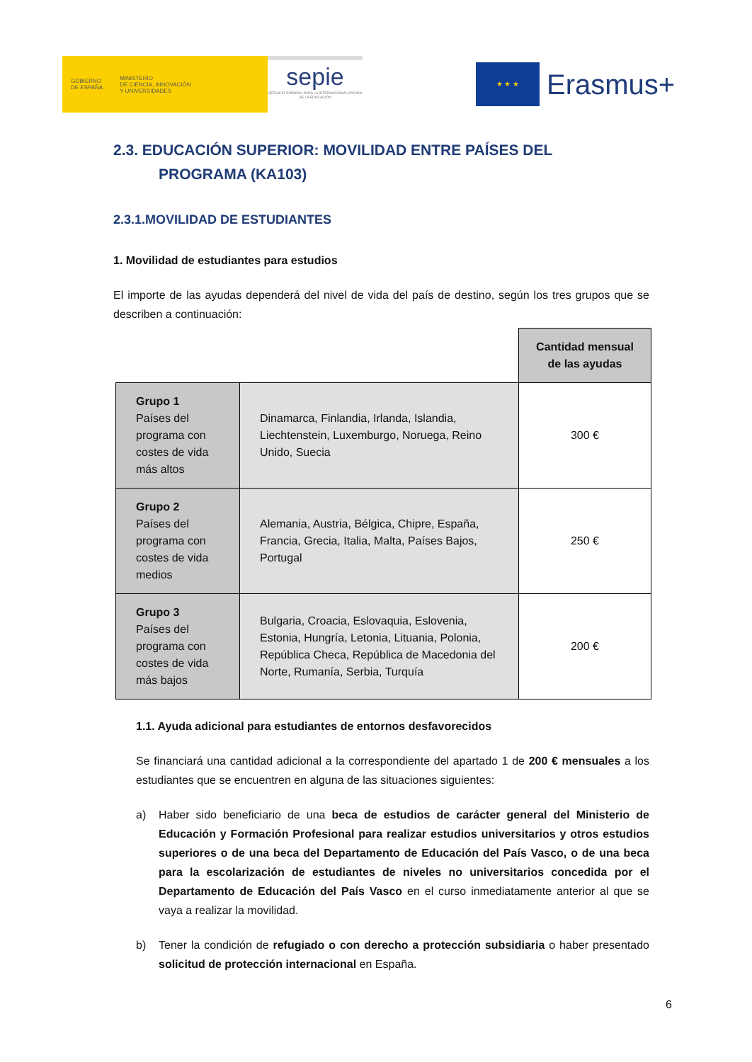GOBIERNO
DE ESPAÑA
MINISTERIO
DE CIENCIA, INNOVACIÓN
Y UNIVERSIDADES
sepie
SERVICIO ESPAÑOL PARA LA INTERNACIONALIZACIÓN DE LA EDUCACIÓN
★ ★ ★
Erasmus+
2.3. EDUCACIÓN SUPERIOR: MOVILIDAD ENTRE PAÍSES DEL
PROGRAMA (KA103)
2.3.1.MOVILIDAD DE ESTUDIANTES
1. Movilidad de estudiantes para estudios
El importe de las ayudas dependerá del nivel de vida del país de destino, según los tres grupos que se describen a continuación:
| | | Cantidad mensual de las ayudas |
| Grupo 1 Países del programa con costes de vida más altos | Dinamarca, Finlandia, Irlanda, Islandia, Liechtenstein, Luxemburgo, Noruega, Reino Unido, Suecia | 300 € |
| Grupo 2 Países del programa con costes de vida medios | Alemania, Austria, Bélgica, Chipre, España, Francia, Grecia, Italia, Malta, Países Bajos, Portugal | 250 € |
| Grupo 3 Países del programa con costes de vida más bajos | Bulgaria, Croacia, Eslovaquia, Eslovenia, Estonia, Hungría, Letonia, Lituania, Polonia, República Checa, República de Macedonia del Norte, Rumanía, Serbia, Turquía | 200 € |
1.1. Ayuda adicional para estudiantes de entornos desfavorecidos
Se financiará una cantidad adicional a la correspondiente del apartado 1 de 200 € mensuales a los estudiantes que se encuentren en alguna de las situaciones siguientes:
a) Haber sido beneficiario de una beca de estudios de carácter general del Ministerio de Educación y Formación Profesional para realizar estudios universitarios y otros estudios superiores o de una beca del Departamento de Educación del País Vasco, o de una beca para la escolarización de estudiantes de niveles no universitarios concedida por el Departamento de Educación del País Vasco en el curso inmediatamente anterior al que se vaya a realizar la movilidad.
b) Tener la condición de refugiado o con derecho a protección subsidiaria o haber presentado solicitud de protección internacional en España.
6